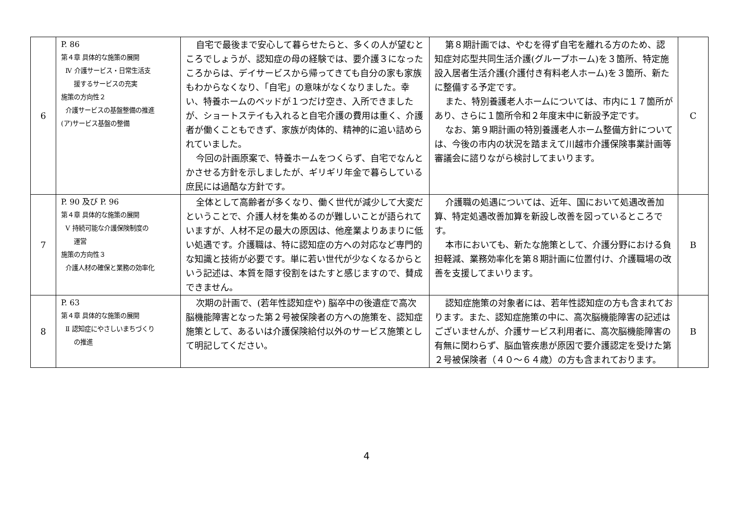| 6 | P. 86 第４章 具体的な施策の展開 Ⅳ 介護サービス・日常生活支 援するサービスの充実 施策の方向性２ 介護サービスの基盤整備の推進 (ア)サービス基盤の整備 | 自宅で最後まで安心して暮らせたらと、多くの人が望むところでしょうが、認知症の母の経験では、要介護３になったころからは、デイサービスから帰ってきても自分の家も家族もわからなくなり、「自宅」の意味がなくなりました。幸い、特養ホームのベッドが１つだけ空き、入所できましたが、ショートステイも入れると自宅介護の費用は重く、介護者が働くこともできず、家族が肉体的、精神的に追い詰められていました。 今回の計画原案で、特養ホームをつくらず、自宅でなんとかさせる方針を示しましたが、ギリギリ年金で暮らしている庶民には過酷な方針です。 | 第８期計画では、やむを得ず自宅を離れる方のため、認知症対応型共同生活介護(グループホーム)を３箇所、特定施設入居者生活介護(介護付き有料老人ホーム)を３箇所、新たに整備する予定です。 また、特別養護老人ホームについては、市内に１７箇所があり、さらに１箇所令和２年度末中に新設予定です。 なお、第９期計画の特別養護老人ホーム整備方針については、今後の市内の状況を踏まえて川越市介護保険事業計画等審議会に諮りながら検討してまいります。 | C |
| 7 | P. 90 及び P. 96 第４章 具体的な施策の展開 Ⅴ 持続可能な介護保険制度の 運営 施策の方向性３ 介護人材の確保と業務の効率化 | 全体として高齢者が多くなり、働く世代が減少して大変だということで、介護人材を集めるのが難しいことが語られていますが、人材不足の最大の原因は、他産業よりあまりに低い処遇です。介護職は、特に認知症の方への対応など専門的な知識と技術が必要です。単に若い世代が少なくなるからという記述は、本質を隠す役割をはたすと感じますので、賛成できません。 | 介護職の処遇については、近年、国において処遇改善加算、特定処遇改善加算を新設し改善を図っているところです。 本市においても、新たな施策として、介護分野における負担軽減、業務効率化を第８期計画に位置付け、介護職場の改善を支援してまいります。 | B |
| 8 | P. 63 第４章 具体的な施策の展開 Ⅱ 認知症にやさしいまちづくり の推進 | 次期の計画で、(若年性認知症や) 脳卒中の後遺症で高次脳機能障害となった第２号被保険者の方への施策を、認知症施策として、あるいは介護保険給付以外のサービス施策として明記してください。 | 認知症施策の対象者には、若年性認知症の方も含まれております。また、認知症施策の中に、高次脳機能障害の記述はございませんが、介護サービス利用者に、高次脳機能障害の有無に関わらず、脳血管疾患が原因で要介護認定を受けた第２号被保険者（４０～６４歳）の方も含まれております。 | B |
4